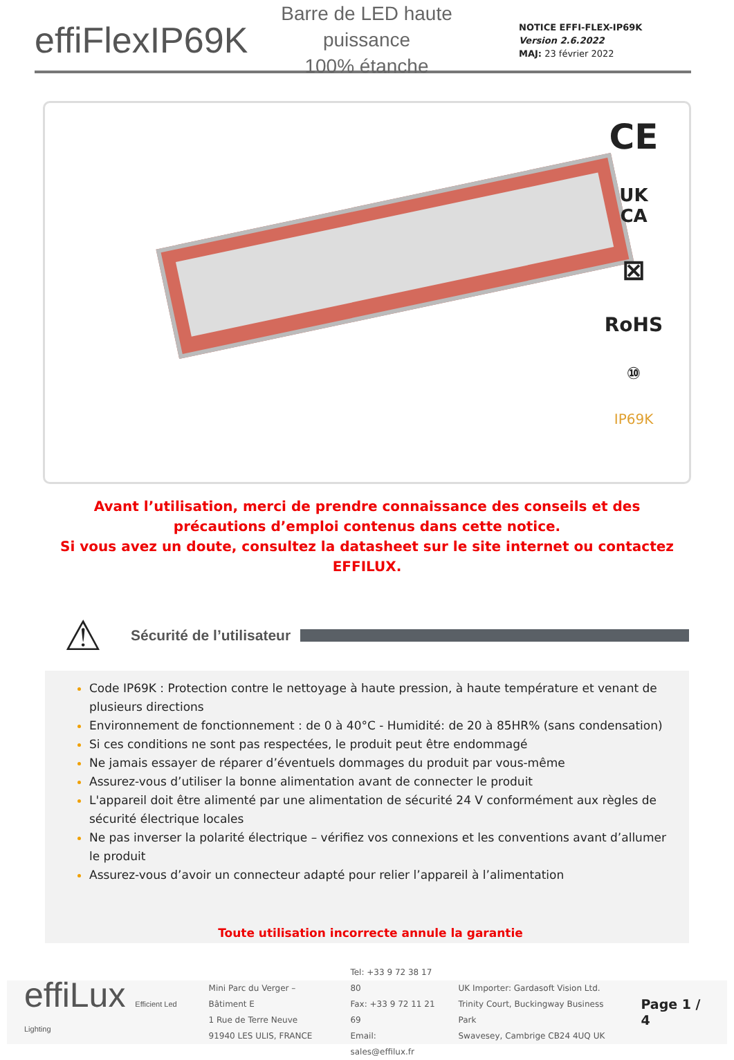effiFlexIP69K
Barre de LED haute puissance
100% étanche
NOTICE EFFI-FLEX-IP69K
Version 2.6.2022
MAJ: 23 février 2022
CE
UK
CA
⊠
RoHS
⑩
IP69K
Avant l’utilisation, merci de prendre connaissance des conseils et des précautions d’emploi contenus dans cette notice.
Si vous avez un doute, consultez la datasheet sur le site internet ou contactez EFFILUX.
⚠
Sécurité de l’utilisateur
Code IP69K : Protection contre le nettoyage à haute pression, à haute température et venant de plusieurs directions
Environnement de fonctionnement : de 0 à 40°C - Humidité: de 20 à 85HR% (sans condensation)
Si ces conditions ne sont pas respectées, le produit peut être endommagé
Ne jamais essayer de réparer d’éventuels dommages du produit par vous-même
Assurez-vous d’utiliser la bonne alimentation avant de connecter le produit
L'appareil doit être alimenté par une alimentation de sécurité 24 V conformément aux règles de sécurité électrique locales
Ne pas inverser la polarité électrique – vérifiez vos connexions et les conventions avant d’allumer le produit
Assurez-vous d’avoir un connecteur adapté pour relier l’appareil à l’alimentation
Toute utilisation incorrecte annule la garantie
effiLux Efficient Led Lighting
Mini Parc du Verger – Bâtiment E
1 Rue de Terre Neuve
91940 LES ULIS, FRANCE
Tel: +33 9 72 38 17 80
Fax: +33 9 72 11 21 69
Email: sales@effilux.fr
UK Importer: Gardasoft Vision Ltd.
Trinity Court, Buckingway Business Park
Swavesey, Cambrige CB24 4UQ UK
Page 1 / 4